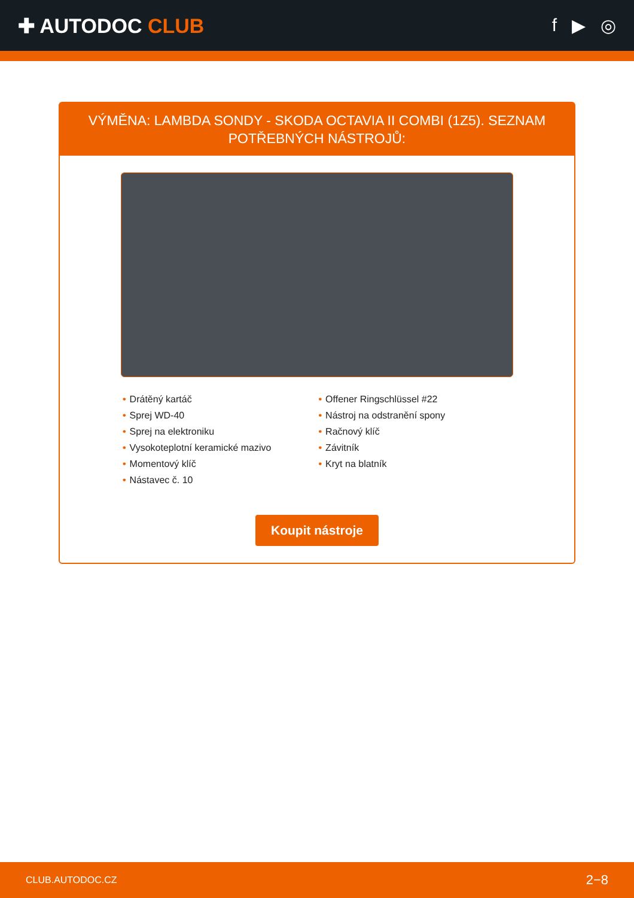✚ AUTODOC CLUB f ▶ ◎
VÝMĚNA: LAMBDA SONDY - SKODA OCTAVIA II COMBI (1Z5). SEZNAM POTŘEBNÝCH NÁSTROJŮ:
• Drátěný kartáč
• Sprej WD-40
• Sprej na elektroniku
• Vysokoteplotní keramické mazivo
• Momentový klíč
• Nástavec č. 10
• Offener Ringschlüssel #22
• Nástroj na odstranění spony
• Račnový klíč
• Závitník
• Kryt na blatník
Koupit nástroje
CLUB.AUTODOC.CZ 2−8